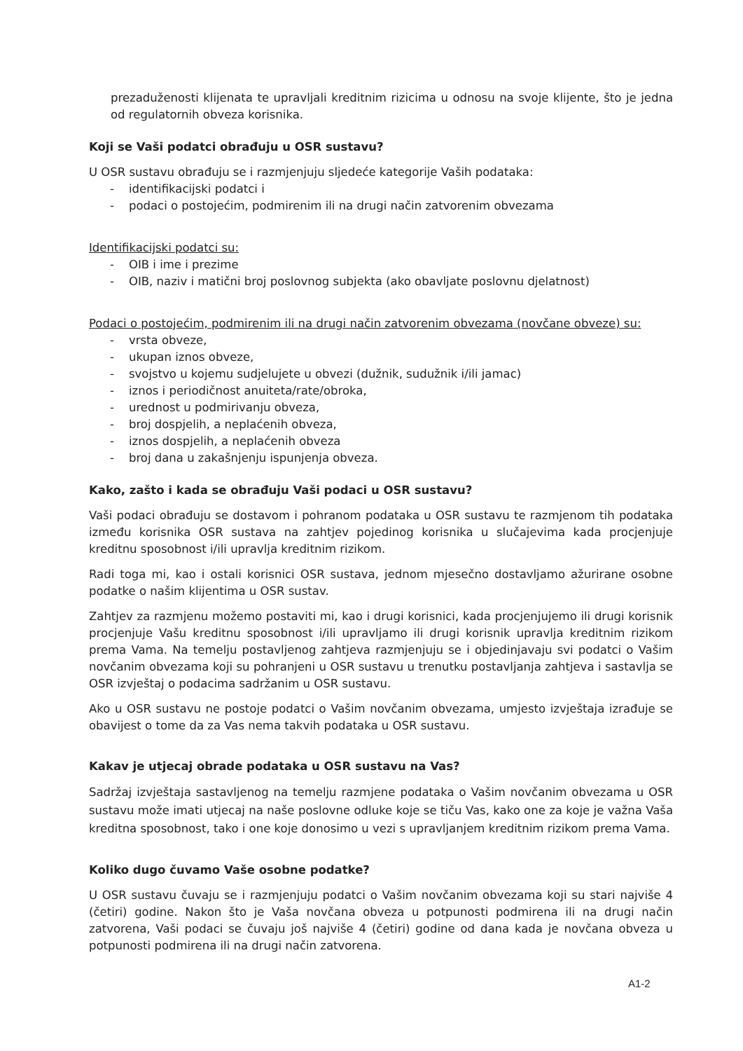prezaduženosti klijenata te upravljali kreditnim rizicima u odnosu na svoje klijente, što je jedna od regulatornih obveza korisnika.
Koji se Vaši podatci obrađuju u OSR sustavu?
U OSR sustavu obrađuju se i razmjenjuju sljedeće kategorije Vaših podataka:
- identifikacijski podatci i
- podaci o postojećim, podmirenim ili na drugi način zatvorenim obvezama
Identifikacijski podatci su:
- OIB i ime i prezime
- OIB, naziv i matični broj poslovnog subjekta (ako obavljate poslovnu djelatnost)
Podaci o postojećim, podmirenim ili na drugi način zatvorenim obvezama (novčane obveze) su:
- vrsta obveze,
- ukupan iznos obveze,
- svojstvo u kojemu sudjelujete u obvezi (dužnik, sudužnik i/ili jamac)
- iznos i periodičnost anuiteta/rate/obroka,
- urednost u podmirivanju obveza,
- broj dospjelih, a neplaćenih obveza,
- iznos dospjelih, a neplaćenih obveza
- broj dana u zakašnjenju ispunjenja obveza.
Kako, zašto i kada se obrađuju Vaši podaci u OSR sustavu?
Vaši podaci obrađuju se dostavom i pohranom podataka u OSR sustavu te razmjenom tih podataka između korisnika OSR sustava na zahtjev pojedinog korisnika u slučajevima kada procjenjuje kreditnu sposobnost i/ili upravlja kreditnim rizikom.
Radi toga mi, kao i ostali korisnici OSR sustava, jednom mjesečno dostavljamo ažurirane osobne podatke o našim klijentima u OSR sustav.
Zahtjev za razmjenu možemo postaviti mi, kao i drugi korisnici, kada procjenjujemo ili drugi korisnik procjenjuje Vašu kreditnu sposobnost i/ili upravljamo ili drugi korisnik upravlja kreditnim rizikom prema Vama. Na temelju postavljenog zahtjeva razmjenjuju se i objedinjavaju svi podatci o Vašim novčanim obvezama koji su pohranjeni u OSR sustavu u trenutku postavljanja zahtjeva i sastavlja se OSR izvještaj o podacima sadržanim u OSR sustavu.
Ako u OSR sustavu ne postoje podatci o Vašim novčanim obvezama, umjesto izvještaja izrađuje se obavijest o tome da za Vas nema takvih podataka u OSR sustavu.
Kakav je utjecaj obrade podataka u OSR sustavu na Vas?
Sadržaj izvještaja sastavljenog na temelju razmjene podataka o Vašim novčanim obvezama u OSR sustavu može imati utjecaj na naše poslovne odluke koje se tiču Vas, kako one za koje je važna Vaša kreditna sposobnost, tako i one koje donosimo u vezi s upravljanjem kreditnim rizikom prema Vama.
Koliko dugo čuvamo Vaše osobne podatke?
U OSR sustavu čuvaju se i razmjenjuju podatci o Vašim novčanim obvezama koji su stari najviše 4 (četiri) godine. Nakon što je Vaša novčana obveza u potpunosti podmirena ili na drugi način zatvorena, Vaši podaci se čuvaju još najviše 4 (četiri) godine od dana kada je novčana obveza u potpunosti podmirena ili na drugi način zatvorena.
A1-2